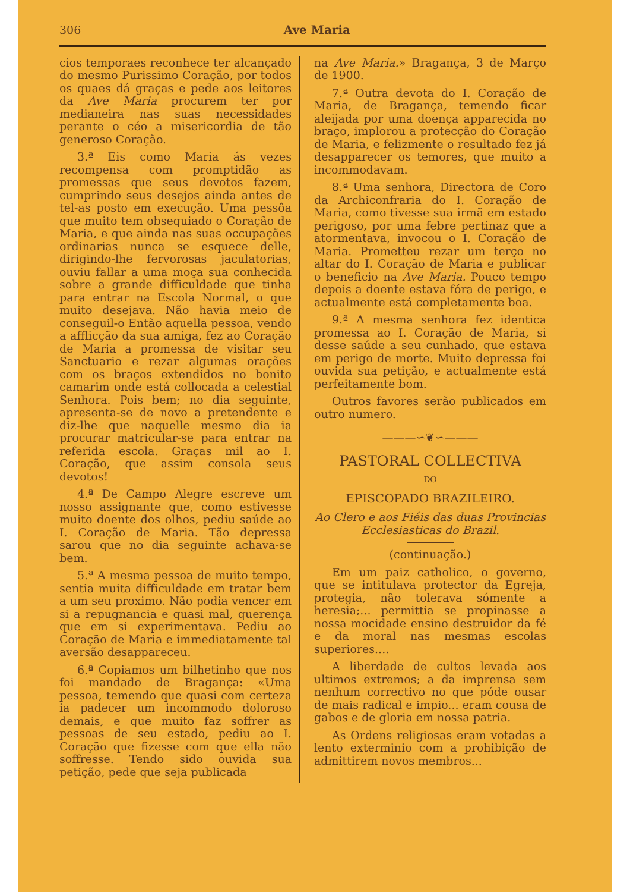306 Ave Maria
cios temporaes reconhece ter alcançado do mesmo Purissimo Coração, por todos os quaes dá graças e pede aos leitores da Ave Maria procurem ter por medianeira nas suas necessidades perante o céo a misericordia de tão generoso Coração.
3.ª Eis como Maria ás vezes recompensa com promptidão as promessas que seus devotos fazem, cumprindo seus desejos ainda antes de tel-as posto em execução. Uma pessôa que muito tem obsequiado o Coração de Maria, e que ainda nas suas occupações ordinarias nunca se esquece delle, dirigindo-lhe fervorosas jaculatorias, ouviu fallar a uma moça sua conhecida sobre a grande difficuldade que tinha para entrar na Escola Normal, o que muito desejava. Não havia meio de conseguil-o Então aquella pessoa, vendo a afflicção da sua amiga, fez ao Coração de Maria a promessa de visitar seu Sanctuario e rezar algumas orações com os braços extendidos no bonito camarim onde está collocada a celestial Senhora. Pois bem; no dia seguinte, apresenta-se de novo a pretendente e diz-lhe que naquelle mesmo dia ia procurar matricular-se para entrar na referida escola. Graças mil ao I. Coração, que assim consola seus devotos!
4.ª De Campo Alegre escreve um nosso assignante que, como estivesse muito doente dos olhos, pediu saúde ao I. Coração de Maria. Tão depressa sarou que no dia seguinte achava-se bem.
5.ª A mesma pessoa de muito tempo, sentia muita difficuldade em tratar bem a um seu proximo. Não podia vencer em si a repugnancia e quasi mal, querença que em si experimentava. Pediu ao Coração de Maria e immediatamente tal aversão desappareceu.
6.ª Copiamos um bilhetinho que nos foi mandado de Bragança: «Uma pessoa, temendo que quasi com certeza ia padecer um incommodo doloroso demais, e que muito faz soffrer as pessoas de seu estado, pediu ao I. Coração que fizesse com que ella não soffresse. Tendo sido ouvida sua petição, pede que seja publicada
na Ave Maria.» Bragança, 3 de Março de 1900.
7.ª Outra devota do I. Coração de Maria, de Bragança, temendo ficar aleijada por uma doença apparecida no braço, implorou a protecção do Coração de Maria, e felizmente o resultado fez já desapparecer os temores, que muito a incommodavam.
8.ª Uma senhora, Directora de Coro da Archiconfraria do I. Coração de Maria, como tivesse sua irmã em estado perigoso, por uma febre pertinaz que a atormentava, invocou o I. Coração de Maria. Prometteu rezar um terço no altar do I. Coração de Maria e publicar o beneficio na Ave Maria. Pouco tempo depois a doente estava fóra de perigo, e actualmente está completamente boa.
9.ª A mesma senhora fez identica promessa ao I. Coração de Maria, si desse saúde a seu cunhado, que estava em perigo de morte. Muito depressa foi ouvida sua petição, e actualmente está perfeitamente bom.
Outros favores serão publicados em outro numero.
———∽❦∽———
PASTORAL COLLECTIVA
DO
EPISCOPADO BRAZILEIRO.
Ao Clero e aos Fiéis das duas Provincias Ecclesiasticas do Brazil.
(continuação.)
Em um paiz catholico, o governo, que se intitulava protector da Egreja, protegia, não tolerava sómente a heresia;... permittia se propinasse a nossa mocidade ensino destruidor da fé e da moral nas mesmas escolas superiores....
A liberdade de cultos levada aos ultimos extremos; a da imprensa sem nenhum correctivo no que póde ousar de mais radical e impio... eram cousa de gabos e de gloria em nossa patria.
As Ordens religiosas eram votadas a lento exterminio com a prohibição de admittirem novos membros...